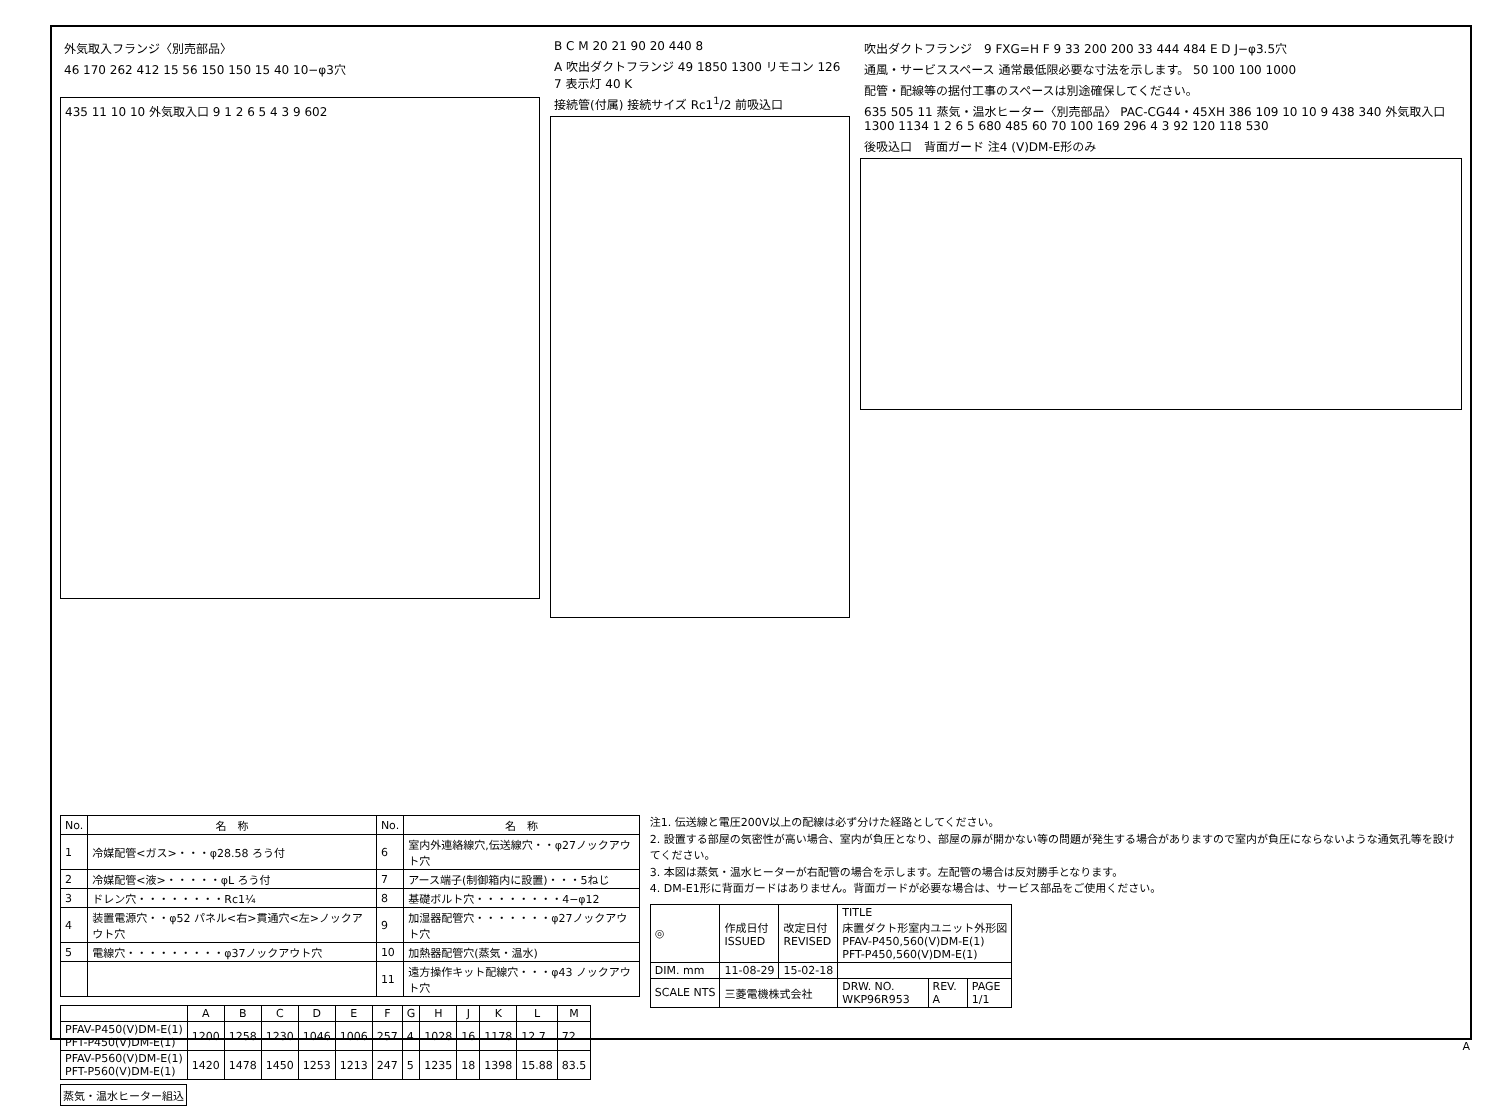外気取入フランジ〈別売部品〉
46 170 262 412 15 56 150 150 15 40 10−φ3穴
435 11 10 10 外気取入口 9 1 2 6 5 4 3 9 602
B C M 20 21 90 20 440 8
A 吹出ダクトフランジ 49 1850 1300 リモコン 126 7 表示灯 40 K
接続管(付属) 接続サイズ Rc1<sup>1</sup>/2 前吸込口
吹出ダクトフランジ　9 FXG=H F 9 33 200 200 33 444 484 E D J−φ3.5穴
通風・サービススペース 通常最低限必要な寸法を示します。 50 100 100 1000
配管・配線等の据付工事のスペースは別途確保してください。
635 505 11 蒸気・温水ヒーター〈別売部品〉 PAC-CG44・45XH 386 109 10 10 9 438 340 外気取入口 1300 1134 1 2 6 5 680 485 60 70 100 169 296 4 3 92 120 118 530
後吸込口　背面ガード 注4 (V)DM-E形のみ
| No. | 名 称 | No. | 名 称 |
| --- | --- | --- | --- |
| 1 | 冷媒配管<ガス>・・・φ28.58 ろう付 | 6 | 室内外連絡線穴,伝送線穴・・φ27ノックアウト穴 |
| 2 | 冷媒配管<液>・・・・・φL ろう付 | 7 | アース端子(制御箱内に設置)・・・5ねじ |
| 3 | ドレン穴・・・・・・・・Rc1¼ | 8 | 基礎ボルト穴・・・・・・・・4−φ12 |
| 4 | 装置電源穴・・φ52 パネル<右>貫通穴<左>ノックアウト穴 | 9 | 加湿器配管穴・・・・・・・φ27ノックアウト穴 |
| 5 | 電線穴・・・・・・・・・φ37ノックアウト穴 | 10 | 加熱器配管穴(蒸気・温水) |
| | | 11 | 遠方操作キット配線穴・・・φ43 ノックアウト穴 |
| | A | B | C | D | E | F | G | H | J | K | L | M |
| --- | --- | --- | --- | --- | --- | --- | --- | --- | --- | --- | --- | --- |
| PFAV-P450(V)DM-E(1) PFT-P450(V)DM-E(1) | 1200 | 1258 | 1230 | 1046 | 1006 | 257 | 4 | 1028 | 16 | 1178 | 12.7 | 72 |
| PFAV-P560(V)DM-E(1) PFT-P560(V)DM-E(1) | 1420 | 1478 | 1450 | 1253 | 1213 | 247 | 5 | 1235 | 18 | 1398 | 15.88 | 83.5 |
蒸気・温水ヒーター組込
注1. 伝送線と電圧200V以上の配線は必ず分けた経路としてください。
2. 設置する部屋の気密性が高い場合、室内が負圧となり、部屋の扉が開かない等の問題が発生する場合がありますので室内が負圧にならないような通気孔等を設けてください。
3. 本図は蒸気・温水ヒーターが右配管の場合を示します。左配管の場合は反対勝手となります。
4. DM-E1形に背面ガードはありません。背面ガードが必要な場合は、サービス部品をご使用ください。
| ◎ | 作成日付 ISSUED | 改定日付 REVISED | TITLE 床置ダクト形室内ユニット外形図 PFAV-P450,560(V)DM-E(1) PFT-P450,560(V)DM-E(1) | | |
| DIM. mm | 11-08-29 | 15-02-18 | | | |
| SCALE NTS | 三菱電機株式会社 | | DRW. NO. WKP96R953 | REV. A | PAGE 1/1 |
A